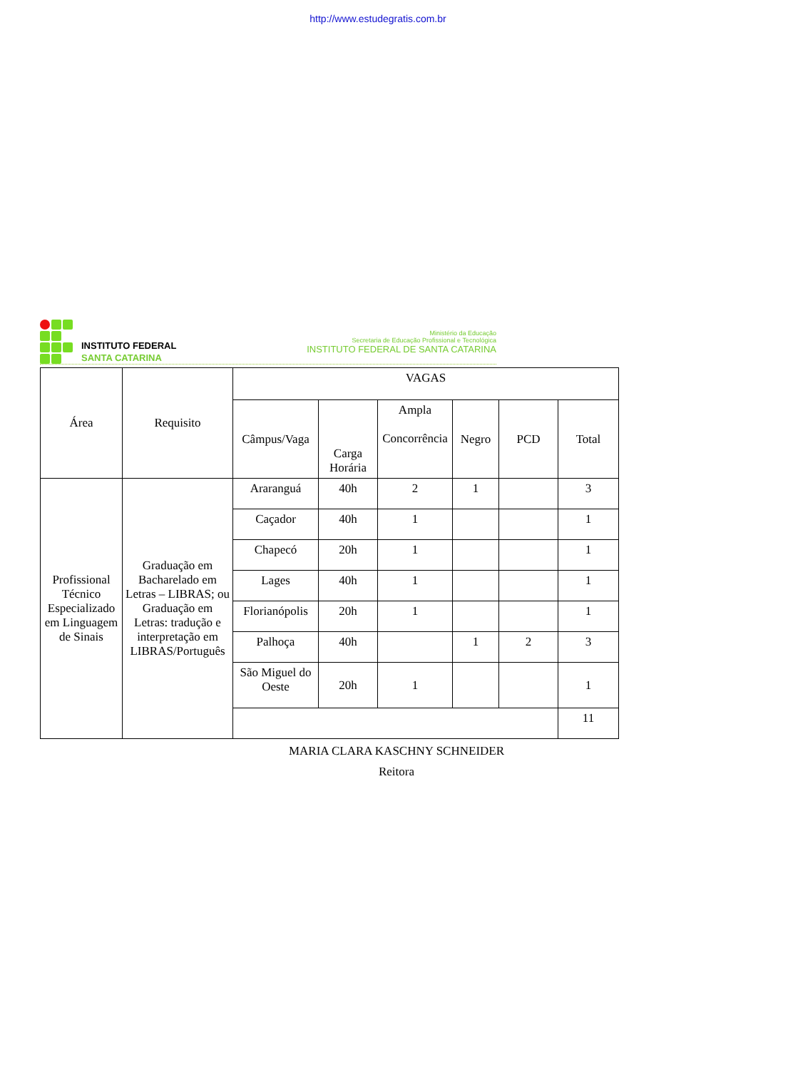http://www.estudegratis.com.br
INSTITUTO FEDERAL
SANTA CATARINA
Ministério da Educação
Secretaria de Educação Profissional e Tecnológica
INSTITUTO FEDERAL DE SANTA CATARINA
| Área | Requisito | VAGAS | | | | | |
| --- | --- | --- | --- | --- | --- | --- | --- |
| | | Câmpus/Vaga | Carga Horária | Ampla Concorrência | Negro | PCD | Total |
| Profissional Técnico Especializado em Linguagem de Sinais | Graduação em Bacharelado em Letras – LIBRAS; ou Graduação em Letras: tradução e interpretação em LIBRAS/Português | Araranguá | 40h | 2 | 1 | | 3 |
| | | Caçador | 40h | 1 | | | 1 |
| | | Chapecó | 20h | 1 | | | 1 |
| | | Lages | 40h | 1 | | | 1 |
| | | Florianópolis | 20h | 1 | | | 1 |
| | | Palhoça | 40h | | 1 | 2 | 3 |
| | | São Miguel do Oeste | 20h | 1 | | | 1 |
| | | | | | | | 11 |
MARIA CLARA KASCHNY SCHNEIDER
Reitora